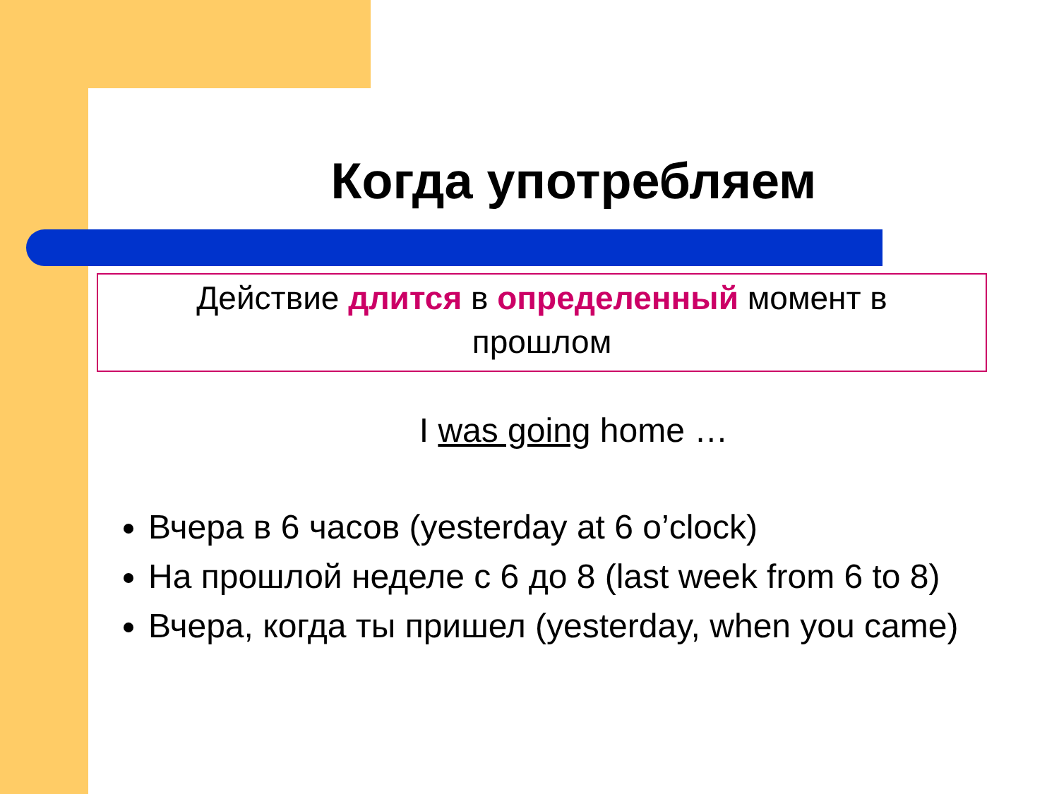Когда употребляем
Действие длится в определенный момент в
прошлом
I was going home …
Вчера в 6 часов (yesterday at 6 o’clock)
На прошлой неделе с 6 до 8 (last week from 6 to 8)
Вчера, когда ты пришел (yesterday, when you came)